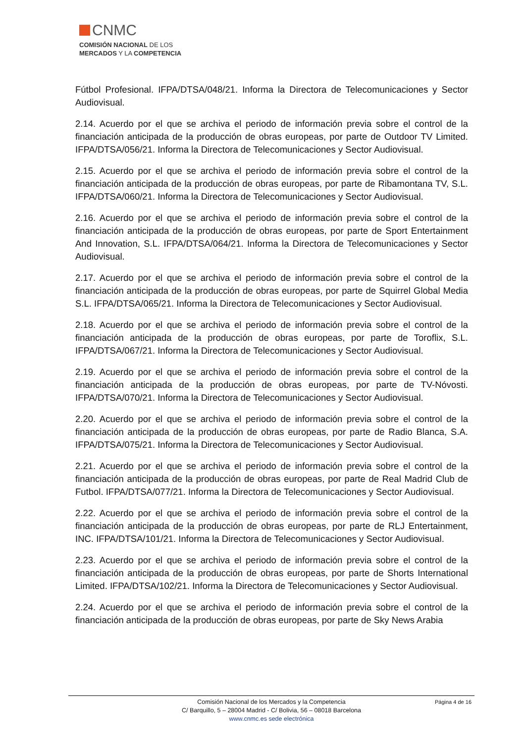CNMC
COMISIÓN NACIONAL DE LOS
MERCADOS Y LA COMPETENCIA
Fútbol Profesional. IFPA/DTSA/048/21. Informa la Directora de Telecomunicaciones y Sector Audiovisual.
2.14. Acuerdo por el que se archiva el periodo de información previa sobre el control de la financiación anticipada de la producción de obras europeas, por parte de Outdoor TV Limited. IFPA/DTSA/056/21. Informa la Directora de Telecomunicaciones y Sector Audiovisual.
2.15. Acuerdo por el que se archiva el periodo de información previa sobre el control de la financiación anticipada de la producción de obras europeas, por parte de Ribamontana TV, S.L. IFPA/DTSA/060/21. Informa la Directora de Telecomunicaciones y Sector Audiovisual.
2.16. Acuerdo por el que se archiva el periodo de información previa sobre el control de la financiación anticipada de la producción de obras europeas, por parte de Sport Entertainment And Innovation, S.L. IFPA/DTSA/064/21. Informa la Directora de Telecomunicaciones y Sector Audiovisual.
2.17. Acuerdo por el que se archiva el periodo de información previa sobre el control de la financiación anticipada de la producción de obras europeas, por parte de Squirrel Global Media S.L. IFPA/DTSA/065/21. Informa la Directora de Telecomunicaciones y Sector Audiovisual.
2.18. Acuerdo por el que se archiva el periodo de información previa sobre el control de la financiación anticipada de la producción de obras europeas, por parte de Toroflix, S.L. IFPA/DTSA/067/21. Informa la Directora de Telecomunicaciones y Sector Audiovisual.
2.19. Acuerdo por el que se archiva el periodo de información previa sobre el control de la financiación anticipada de la producción de obras europeas, por parte de TV-Nóvosti. IFPA/DTSA/070/21. Informa la Directora de Telecomunicaciones y Sector Audiovisual.
2.20. Acuerdo por el que se archiva el periodo de información previa sobre el control de la financiación anticipada de la producción de obras europeas, por parte de Radio Blanca, S.A. IFPA/DTSA/075/21. Informa la Directora de Telecomunicaciones y Sector Audiovisual.
2.21. Acuerdo por el que se archiva el periodo de información previa sobre el control de la financiación anticipada de la producción de obras europeas, por parte de Real Madrid Club de Futbol. IFPA/DTSA/077/21. Informa la Directora de Telecomunicaciones y Sector Audiovisual.
2.22. Acuerdo por el que se archiva el periodo de información previa sobre el control de la financiación anticipada de la producción de obras europeas, por parte de RLJ Entertainment, INC. IFPA/DTSA/101/21. Informa la Directora de Telecomunicaciones y Sector Audiovisual.
2.23. Acuerdo por el que se archiva el periodo de información previa sobre el control de la financiación anticipada de la producción de obras europeas, por parte de Shorts International Limited. IFPA/DTSA/102/21. Informa la Directora de Telecomunicaciones y Sector Audiovisual.
2.24. Acuerdo por el que se archiva el periodo de información previa sobre el control de la financiación anticipada de la producción de obras europeas, por parte de Sky News Arabia
Comisión Nacional de los Mercados y la Competencia Página 4 de 16
C/ Barquillo, 5 – 28004 Madrid - C/ Bolivia, 56 – 08018 Barcelona
www.cnmc.es sede electrónica